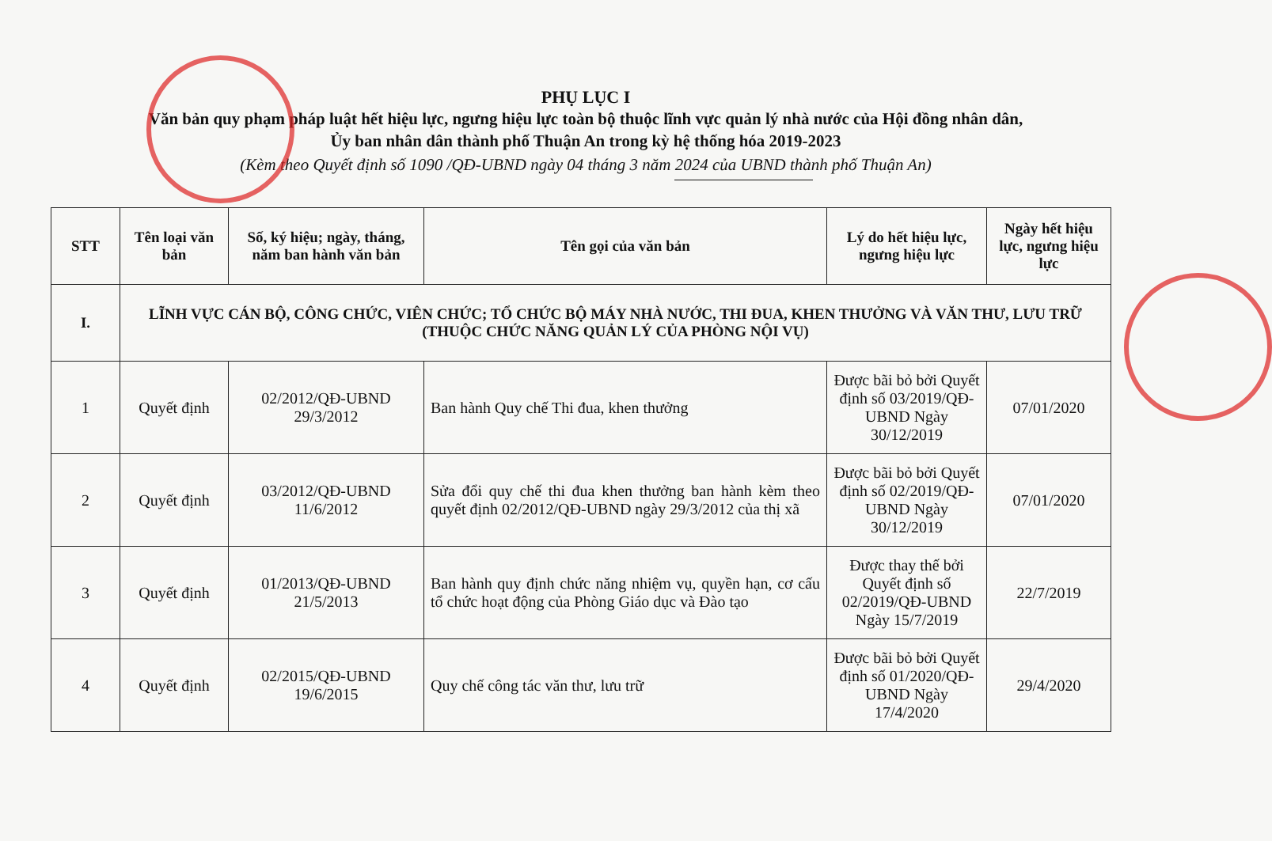PHỤ LỤC I
Văn bản quy phạm pháp luật hết hiệu lực, ngưng hiệu lực toàn bộ thuộc lĩnh vực quản lý nhà nước của Hội đồng nhân dân, Ủy ban nhân dân thành phố Thuận An trong kỳ hệ thống hóa 2019-2023
(Kèm theo Quyết định số 1090 /QĐ-UBND ngày 04 tháng 3 năm 2024 của UBND thành phố Thuận An)
| STT | Tên loại văn bản | Số, ký hiệu; ngày, tháng, năm ban hành văn bản | Tên gọi của văn bản | Lý do hết hiệu lực, ngưng hiệu lực | Ngày hết hiệu lực, ngưng hiệu lực |
| --- | --- | --- | --- | --- | --- |
| I. | LĨNH VỰC CÁN BỘ, CÔNG CHỨC, VIÊN CHỨC; TỔ CHỨC BỘ MÁY NHÀ NƯỚC, THI ĐUA, KHEN THƯỞNG VÀ VĂN THƯ, LƯU TRỮ (THUỘC CHỨC NĂNG QUẢN LÝ CỦA PHÒNG NỘI VỤ) | | | | |
| 1 | Quyết định | 02/2012/QĐ-UBND 29/3/2012 | Ban hành Quy chế Thi đua, khen thưởng | Được bãi bỏ bởi Quyết định số 03/2019/QĐ-UBND Ngày 30/12/2019 | 07/01/2020 |
| 2 | Quyết định | 03/2012/QĐ-UBND 11/6/2012 | Sửa đổi quy chế thi đua khen thưởng ban hành kèm theo quyết định 02/2012/QĐ-UBND ngày 29/3/2012 của thị xã | Được bãi bỏ bởi Quyết định số 02/2019/QĐ-UBND Ngày 30/12/2019 | 07/01/2020 |
| 3 | Quyết định | 01/2013/QĐ-UBND 21/5/2013 | Ban hành quy định chức năng nhiệm vụ, quyền hạn, cơ cấu tổ chức hoạt động của Phòng Giáo dục và Đào tạo | Được thay thế bởi Quyết định số 02/2019/QĐ-UBND Ngày 15/7/2019 | 22/7/2019 |
| 4 | Quyết định | 02/2015/QĐ-UBND 19/6/2015 | Quy chế công tác văn thư, lưu trữ | Được bãi bỏ bởi Quyết định số 01/2020/QĐ-UBND Ngày 17/4/2020 | 29/4/2020 |